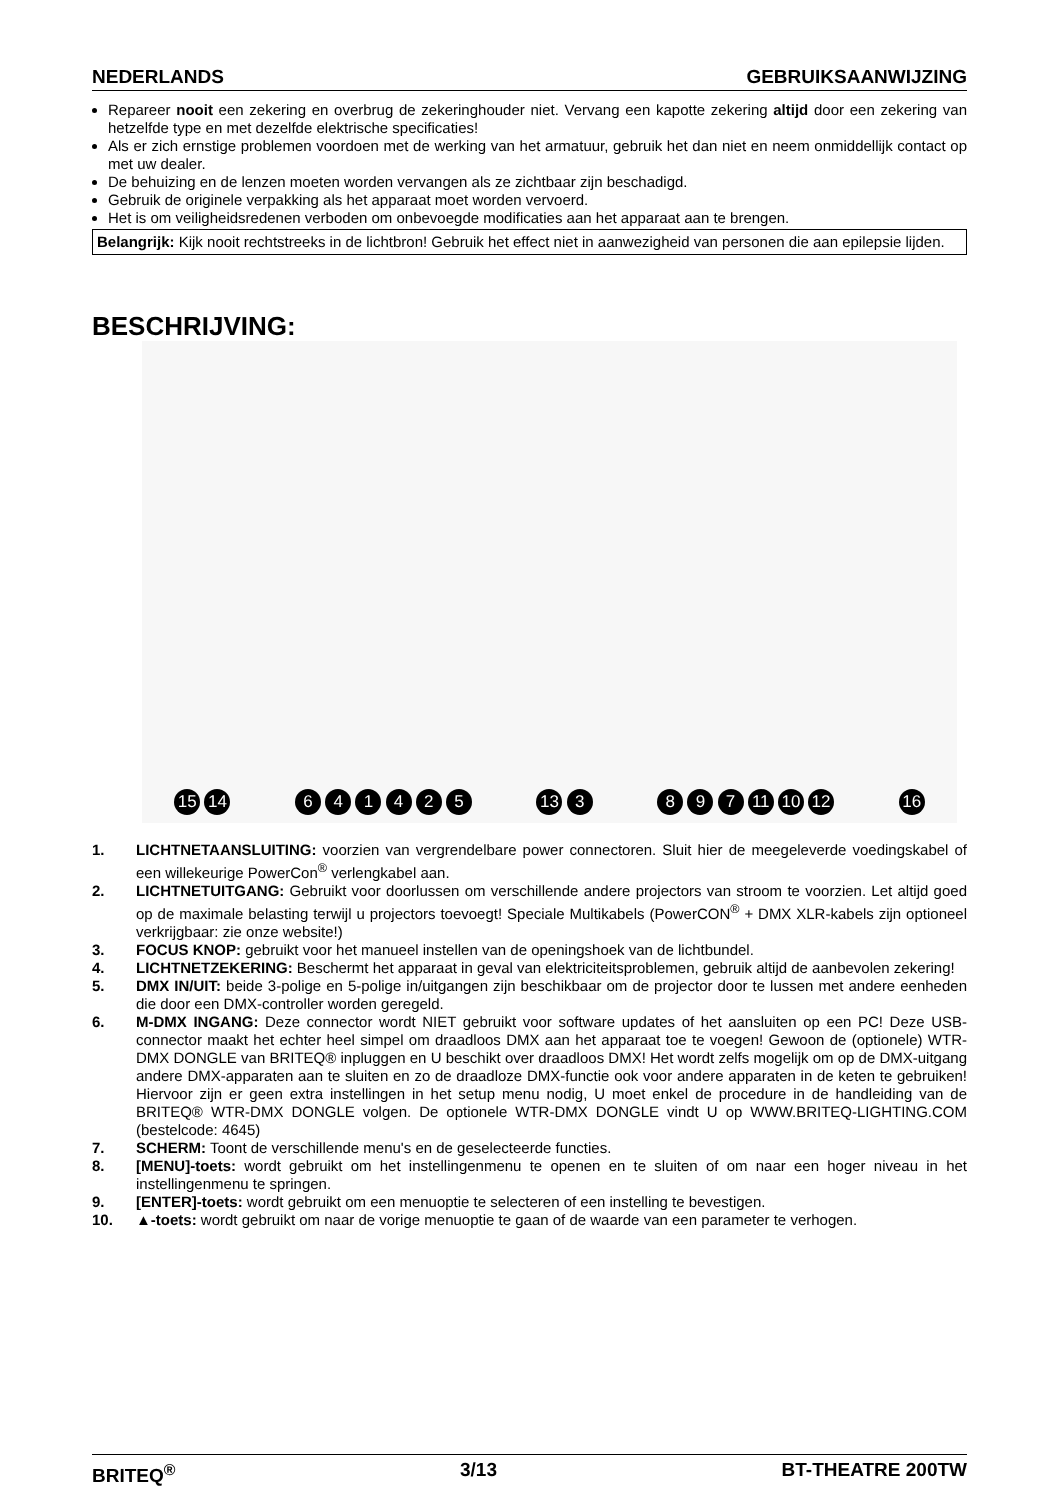NEDERLANDS GEBRUIKSAANWIJZING
Repareer nooit een zekering en overbrug de zekeringhouder niet. Vervang een kapotte zekering altijd door een zekering van hetzelfde type en met dezelfde elektrische specificaties!
Als er zich ernstige problemen voordoen met de werking van het armatuur, gebruik het dan niet en neem onmiddellijk contact op met uw dealer.
De behuizing en de lenzen moeten worden vervangen als ze zichtbaar zijn beschadigd.
Gebruik de originele verpakking als het apparaat moet worden vervoerd.
Het is om veiligheidsredenen verboden om onbevoegde modificaties aan het apparaat aan te brengen.
Belangrijk: Kijk nooit rechtstreeks in de lichtbron! Gebruik het effect niet in aanwezigheid van personen die aan epilepsie lijden.
BESCHRIJVING:
15 14 6 4 1 4 2 5 13 3 8 9 7 11 10 12 16
1. LICHTNETAANSLUITING: voorzien van vergrendelbare power connectoren. Sluit hier de meegeleverde voedingskabel of een willekeurige PowerCon<sup>®</sup> verlengkabel aan.
2. LICHTNETUITGANG: Gebruikt voor doorlussen om verschillende andere projectors van stroom te voorzien. Let altijd goed op de maximale belasting terwijl u projectors toevoegt! Speciale Multikabels (PowerCON<sup>®</sup> + DMX XLR-kabels zijn optioneel verkrijgbaar: zie onze website!)
3. FOCUS KNOP: gebruikt voor het manueel instellen van de openingshoek van de lichtbundel.
4. LICHTNETZEKERING: Beschermt het apparaat in geval van elektriciteitsproblemen, gebruik altijd de aanbevolen zekering!
5. DMX IN/UIT: beide 3-polige en 5-polige in/uitgangen zijn beschikbaar om de projector door te lussen met andere eenheden die door een DMX-controller worden geregeld.
6. M-DMX INGANG: Deze connector wordt NIET gebruikt voor software updates of het aansluiten op een PC! Deze USB-connector maakt het echter heel simpel om draadloos DMX aan het apparaat toe te voegen! Gewoon de (optionele) WTR-DMX DONGLE van BRITEQ® inpluggen en U beschikt over draadloos DMX! Het wordt zelfs mogelijk om op de DMX-uitgang andere DMX-apparaten aan te sluiten en zo de draadloze DMX-functie ook voor andere apparaten in de keten te gebruiken! Hiervoor zijn er geen extra instellingen in het setup menu nodig, U moet enkel de procedure in de handleiding van de BRITEQ® WTR-DMX DONGLE volgen. De optionele WTR-DMX DONGLE vindt U op WWW.BRITEQ-LIGHTING.COM (bestelcode: 4645)
7. SCHERM: Toont de verschillende menu's en de geselecteerde functies.
8. [MENU]-toets: wordt gebruikt om het instellingenmenu te openen en te sluiten of om naar een hoger niveau in het instellingenmenu te springen.
9. [ENTER]-toets: wordt gebruikt om een menuoptie te selecteren of een instelling te bevestigen.
10. ▲-toets: wordt gebruikt om naar de vorige menuoptie te gaan of de waarde van een parameter te verhogen.
BRITEQ<sup>®</sup> 3/13 BT-THEATRE 200TW